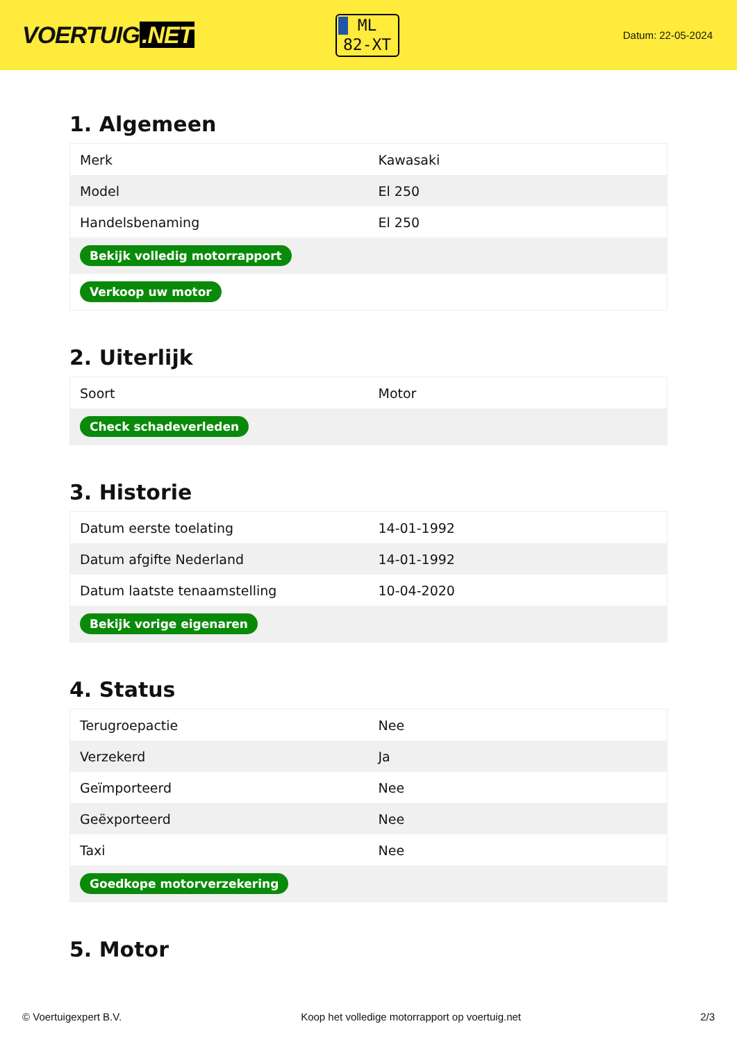VOERTUIG.NET
ML
82-XT
Datum: 22-05-2024
1. Algemeen
| Merk | Kawasaki |
| Model | El 250 |
| Handelsbenaming | El 250 |
| Bekijk volledig motorrapport | |
| Verkoop uw motor | |
2. Uiterlijk
| Soort | Motor |
| Check schadeverleden | |
3. Historie
| Datum eerste toelating | 14-01-1992 |
| Datum afgifte Nederland | 14-01-1992 |
| Datum laatste tenaamstelling | 10-04-2020 |
| Bekijk vorige eigenaren | |
4. Status
| Terugroepactie | Nee |
| Verzekerd | Ja |
| Geïmporteerd | Nee |
| Geëxporteerd | Nee |
| Taxi | Nee |
| Goedkope motorverzekering | |
5. Motor
© Voertuigexpert B.V. Koop het volledige motorrapport op voertuig.net 2/3